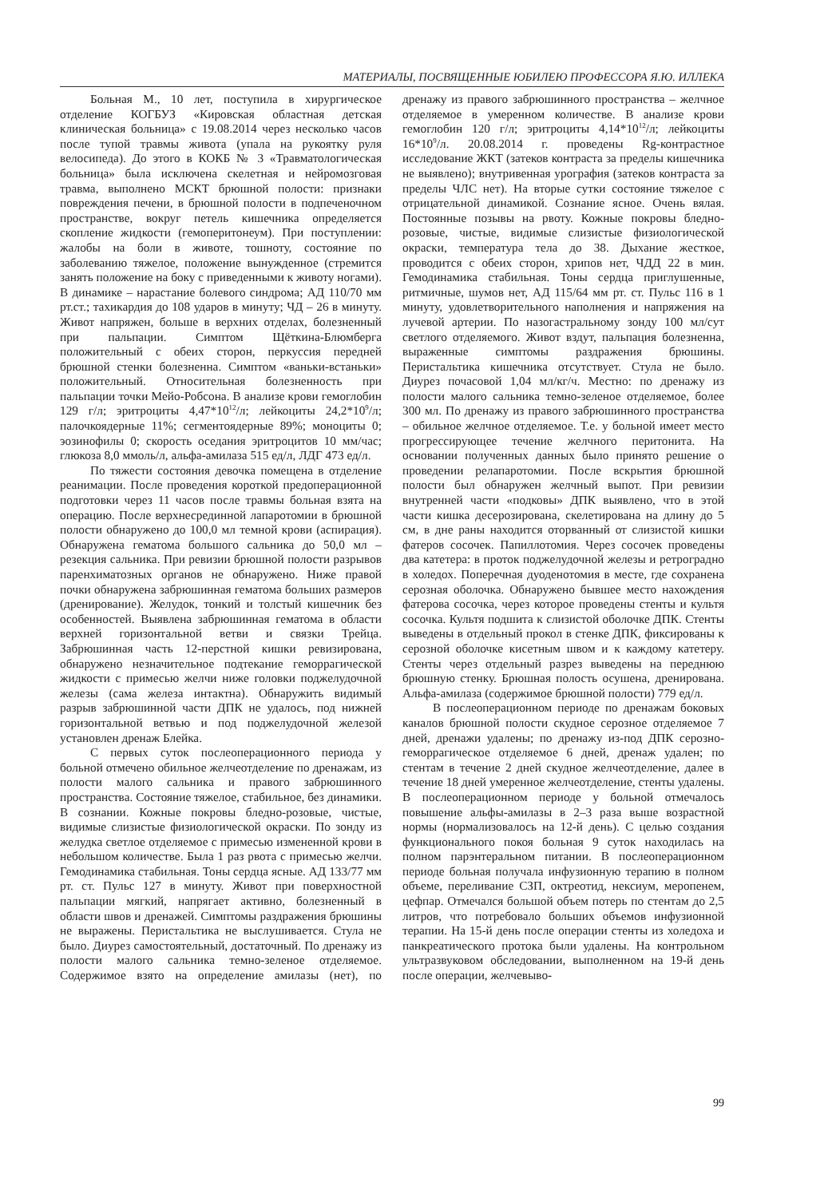МАТЕРИАЛЫ, ПОСВЯЩЕННЫЕ ЮБИЛЕЮ ПРОФЕССОРА Я.Ю. ИЛЛЕКА
Больная М., 10 лет, поступила в хирургическое отделение КОГБУЗ «Кировская областная детская клиническая больница» с 19.08.2014 через несколько часов после тупой травмы живота (упала на рукоятку руля велосипеда). До этого в КОКБ № 3 «Травматологическая больница» была исключена скелетная и нейромозговая травма, выполнено МСКТ брюшной полости: признаки повреждения печени, в брюшной полости в подпеченочном пространстве, вокруг петель кишечника определяется скопление жидкости (гемоперитонеум). При поступлении: жалобы на боли в животе, тошноту, состояние по заболеванию тяжелое, положение вынужденное (стремится занять положение на боку с приведенными к животу ногами). В динамике – нарастание болевого синдрома; АД 110/70 мм рт.ст.; тахикардия до 108 ударов в минуту; ЧД – 26 в минуту. Живот напряжен, больше в верхних отделах, болезненный при пальпации. Симптом Щёткина-Блюмберга положительный с обеих сторон, перкуссия передней брюшной стенки болезненна. Симптом «ваньки-встаньки» положительный. Относительная болезненность при пальпации точки Мейо-Робсона. В анализе крови гемоглобин 129 г/л; эритроциты 4,47*10<sup>12</sup>/л; лейкоциты 24,2*10<sup>9</sup>/л; палочкоядерные 11%; сегментоядерные 89%; моноциты 0; эозинофилы 0; скорость оседания эритроцитов 10 мм/час; глюкоза 8,0 ммоль/л, альфа-амилаза 515 ед/л, ЛДГ 473 ед/л.
По тяжести состояния девочка помещена в отделение реанимации. После проведения короткой предоперационной подготовки через 11 часов после травмы больная взята на операцию. После верхнесрединной лапаротомии в брюшной полости обнаружено до 100,0 мл темной крови (аспирация). Обнаружена гематома большого сальника до 50,0 мл – резекция сальника. При ревизии брюшной полости разрывов паренхиматозных органов не обнаружено. Ниже правой почки обнаружена забрюшинная гематома больших размеров (дренирование). Желудок, тонкий и толстый кишечник без особенностей. Выявлена забрюшинная гематома в области верхней горизонтальной ветви и связки Трейца. Забрюшинная часть 12-перстной кишки ревизирована, обнаружено незначительное подтекание геморрагической жидкости с примесью желчи ниже головки поджелудочной железы (сама железа интактна). Обнаружить видимый разрыв забрюшинной части ДПК не удалось, под нижней горизонтальной ветвью и под поджелудочной железой установлен дренаж Блейка.
С первых суток послеоперационного периода у больной отмечено обильное желчеотделение по дренажам, из полости малого сальника и правого забрюшинного пространства. Состояние тяжелое, стабильное, без динамики. В сознании. Кожные покровы бледно-розовые, чистые, видимые слизистые физиологической окраски. По зонду из желудка светлое отделяемое с примесью измененной крови в небольшом количестве. Была 1 раз рвота с примесью желчи. Гемодинамика стабильная. Тоны сердца ясные. АД 133/77 мм рт. ст. Пульс 127 в минуту. Живот при поверхностной пальпации мягкий, напрягает активно, болезненный в области швов и дренажей. Симптомы раздражения брюшины не выражены. Перистальтика не выслушивается. Стула не было. Диурез самостоятельный, достаточный. По дренажу из полости малого сальника темно-зеленое отделяемое. Содержимое взято на определение амилазы (нет), по дренажу из правого забрюшинного пространства – желчное отделяемое в умеренном количестве. В анализе крови гемоглобин 120 г/л; эритроциты 4,14*10<sup>12</sup>/л; лейкоциты 16*10<sup>9</sup>/л. 20.08.2014 г. проведены Rg-контрастное исследование ЖКТ (затеков контраста за пределы кишечника не выявлено); внутривенная урография (затеков контраста за пределы ЧЛС нет). На вторые сутки состояние тяжелое с отрицательной динамикой. Сознание ясное. Очень вялая. Постоянные позывы на рвоту. Кожные покровы бледно-розовые, чистые, видимые слизистые физиологической окраски, температура тела до 38. Дыхание жесткое, проводится с обеих сторон, хрипов нет, ЧДД 22 в мин. Гемодинамика стабильная. Тоны сердца приглушенные, ритмичные, шумов нет, АД 115/64 мм рт. ст. Пульс 116 в 1 минуту, удовлетворительного наполнения и напряжения на лучевой артерии. По назогастральному зонду 100 мл/сут светлого отделяемого. Живот вздут, пальпация болезненна, выраженные симптомы раздражения брюшины. Перистальтика кишечника отсутствует. Стула не было. Диурез почасовой 1,04 мл/кг/ч. Местно: по дренажу из полости малого сальника темно-зеленое отделяемое, более 300 мл. По дренажу из правого забрюшинного пространства – обильное желчное отделяемое. Т.е. у больной имеет место прогрессирующее течение желчного перитонита. На основании полученных данных было принято решение о проведении релапаротомии. После вскрытия брюшной полости был обнаружен желчный выпот. При ревизии внутренней части «подковы» ДПК выявлено, что в этой части кишка десерозирована, скелетирована на длину до 5 см, в дне раны находится оторванный от слизистой кишки фатеров сосочек. Папиллотомия. Через сосочек проведены два катетера: в проток поджелудочной железы и ретроградно в холедох. Поперечная дуоденотомия в месте, где сохранена серозная оболочка. Обнаружено бывшее место нахождения фатерова сосочка, через которое проведены стенты и культя сосочка. Культя подшита к слизистой оболочке ДПК. Стенты выведены в отдельный прокол в стенке ДПК, фиксированы к серозной оболочке кисетным швом и к каждому катетеру. Стенты через отдельный разрез выведены на переднюю брюшную стенку. Брюшная полость осушена, дренирована. Альфа-амилаза (содержимое брюшной полости) 779 ед/л.
В послеоперационном периоде по дренажам боковых каналов брюшной полости скудное серозное отделяемое 7 дней, дренажи удалены; по дренажу из-под ДПК серозно-геморрагическое отделяемое 6 дней, дренаж удален; по стентам в течение 2 дней скудное желчеотделение, далее в течение 18 дней умеренное желчеотделение, стенты удалены. В послеоперационном периоде у больной отмечалось повышение альфы-амилазы в 2–3 раза выше возрастной нормы (нормализовалось на 12-й день). С целью создания функционального покоя больная 9 суток находилась на полном парэнтеральном питании. В послеоперационном периоде больная получала инфузионную терапию в полном объеме, переливание СЗП, октреотид, нексиум, меропенем, цефпар. Отмечался большой объем потерь по стентам до 2,5 литров, что потребовало больших объемов инфузионной терапии. На 15-й день после операции стенты из холедоха и панкреатического протока были удалены. На контрольном ультразвуковом обследовании, выполненном на 19-й день после операции, желчевыво-
99